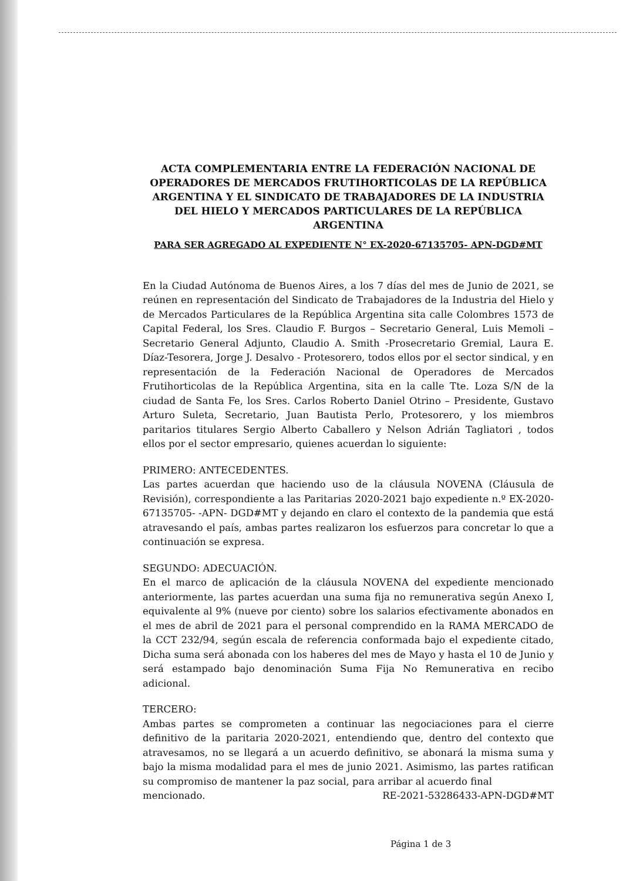ACTA COMPLEMENTARIA ENTRE LA FEDERACIÓN NACIONAL DE OPERADORES DE MERCADOS FRUTIHORTICOLAS DE LA REPÚBLICA ARGENTINA Y EL SINDICATO DE TRABAJADORES DE LA INDUSTRIA DEL HIELO Y MERCADOS PARTICULARES DE LA REPÚBLICA ARGENTINA
PARA SER AGREGADO AL EXPEDIENTE N° EX-2020-67135705- APN-DGD#MT
En la Ciudad Autónoma de Buenos Aires, a los 7 días del mes de Junio de 2021, se reúnen en representación del Sindicato de Trabajadores de la Industria del Hielo y de Mercados Particulares de la República Argentina sita calle Colombres 1573 de Capital Federal, los Sres. Claudio F. Burgos – Secretario General, Luis Memoli – Secretario General Adjunto, Claudio A. Smith -Prosecretario Gremial, Laura E. Díaz-Tesorera, Jorge J. Desalvo - Protesorero, todos ellos por el sector sindical, y en representación de la Federación Nacional de Operadores de Mercados Frutihorticolas de la República Argentina, sita en la calle Tte. Loza S/N de la ciudad de Santa Fe, los Sres. Carlos Roberto Daniel Otrino – Presidente, Gustavo Arturo Suleta, Secretario, Juan Bautista Perlo, Protesorero, y los miembros paritarios titulares Sergio Alberto Caballero y Nelson Adrián Tagliatori , todos ellos por el sector empresario, quienes acuerdan lo siguiente:
PRIMERO: ANTECEDENTES.
Las partes acuerdan que haciendo uso de la cláusula NOVENA (Cláusula de Revisión), correspondiente a las Paritarias 2020-2021 bajo expediente n.º EX-2020-67135705- -APN- DGD#MT y dejando en claro el contexto de la pandemia que está atravesando el país, ambas partes realizaron los esfuerzos para concretar lo que a continuación se expresa.
SEGUNDO: ADECUACIÓN.
En el marco de aplicación de la cláusula NOVENA del expediente mencionado anteriormente, las partes acuerdan una suma fija no remunerativa según Anexo I, equivalente al 9% (nueve por ciento) sobre los salarios efectivamente abonados en el mes de abril de 2021 para el personal comprendido en la RAMA MERCADO de la CCT 232/94, según escala de referencia conformada bajo el expediente citado, Dicha suma será abonada con los haberes del mes de Mayo y hasta el 10 de Junio y será estampado bajo denominación Suma Fija No Remunerativa en recibo adicional.
TERCERO:
Ambas partes se comprometen a continuar las negociaciones para el cierre definitivo de la paritaria 2020-2021, entendiendo que, dentro del contexto que atravesamos, no se llegará a un acuerdo definitivo, se abonará la misma suma y bajo la misma modalidad para el mes de junio 2021. Asimismo, las partes ratifican su compromiso de mantener la paz social, para arribar al acuerdo final
mencionado. RE-2021-53286433-APN-DGD#MT
Página 1 de 3